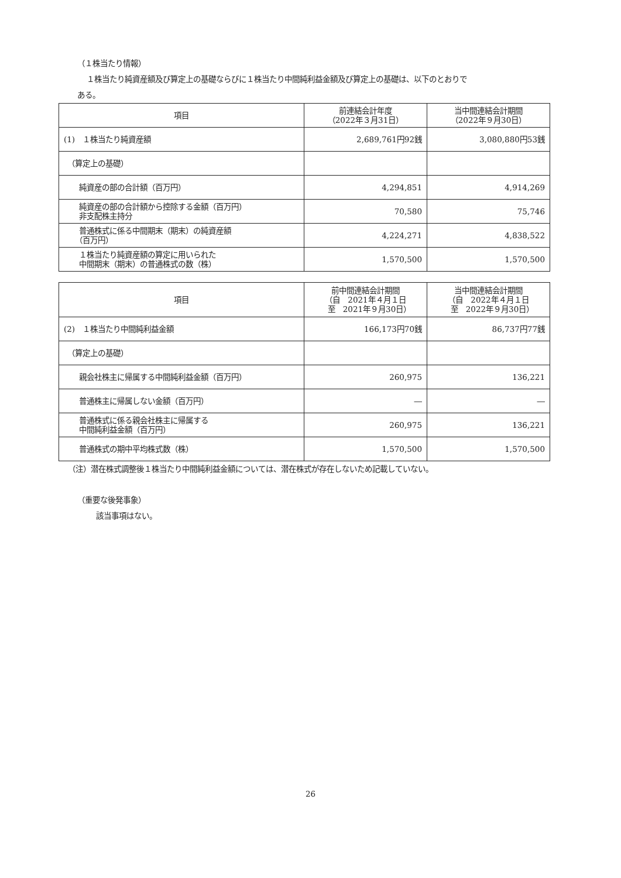（１株当たり情報）
１株当たり純資産額及び算定上の基礎ならびに１株当たり中間純利益金額及び算定上の基礎は、以下のとおりで
ある。
| 項目 | 前連結会計年度 （2022年３月31日） | 当中間連結会計期間 （2022年９月30日） |
| --- | --- | --- |
| (1) １株当たり純資産額 | 2,689,761円92銭 | 3,080,880円53銭 |
| （算定上の基礎） | | |
| 純資産の部の合計額（百万円） | 4,294,851 | 4,914,269 |
| 純資産の部の合計額から控除する金額（百万円） 非支配株主持分 | 70,580 | 75,746 |
| 普通株式に係る中間期末（期末）の純資産額 （百万円） | 4,224,271 | 4,838,522 |
| １株当たり純資産額の算定に用いられた 中間期末（期末）の普通株式の数（株） | 1,570,500 | 1,570,500 |
| 項目 | 前中間連結会計期間 （自 2021年４月１日 至 2021年９月30日） | 当中間連結会計期間 （自 2022年４月１日 至 2022年９月30日） |
| --- | --- | --- |
| (2) １株当たり中間純利益金額 | 166,173円70銭 | 86,737円77銭 |
| （算定上の基礎） | | |
| 親会社株主に帰属する中間純利益金額（百万円） | 260,975 | 136,221 |
| 普通株主に帰属しない金額（百万円） | ― | ― |
| 普通株式に係る親会社株主に帰属する 中間純利益金額（百万円） | 260,975 | 136,221 |
| 普通株式の期中平均株式数（株） | 1,570,500 | 1,570,500 |
（注）潜在株式調整後１株当たり中間純利益金額については、潜在株式が存在しないため記載していない。
（重要な後発事象）
該当事項はない。
26